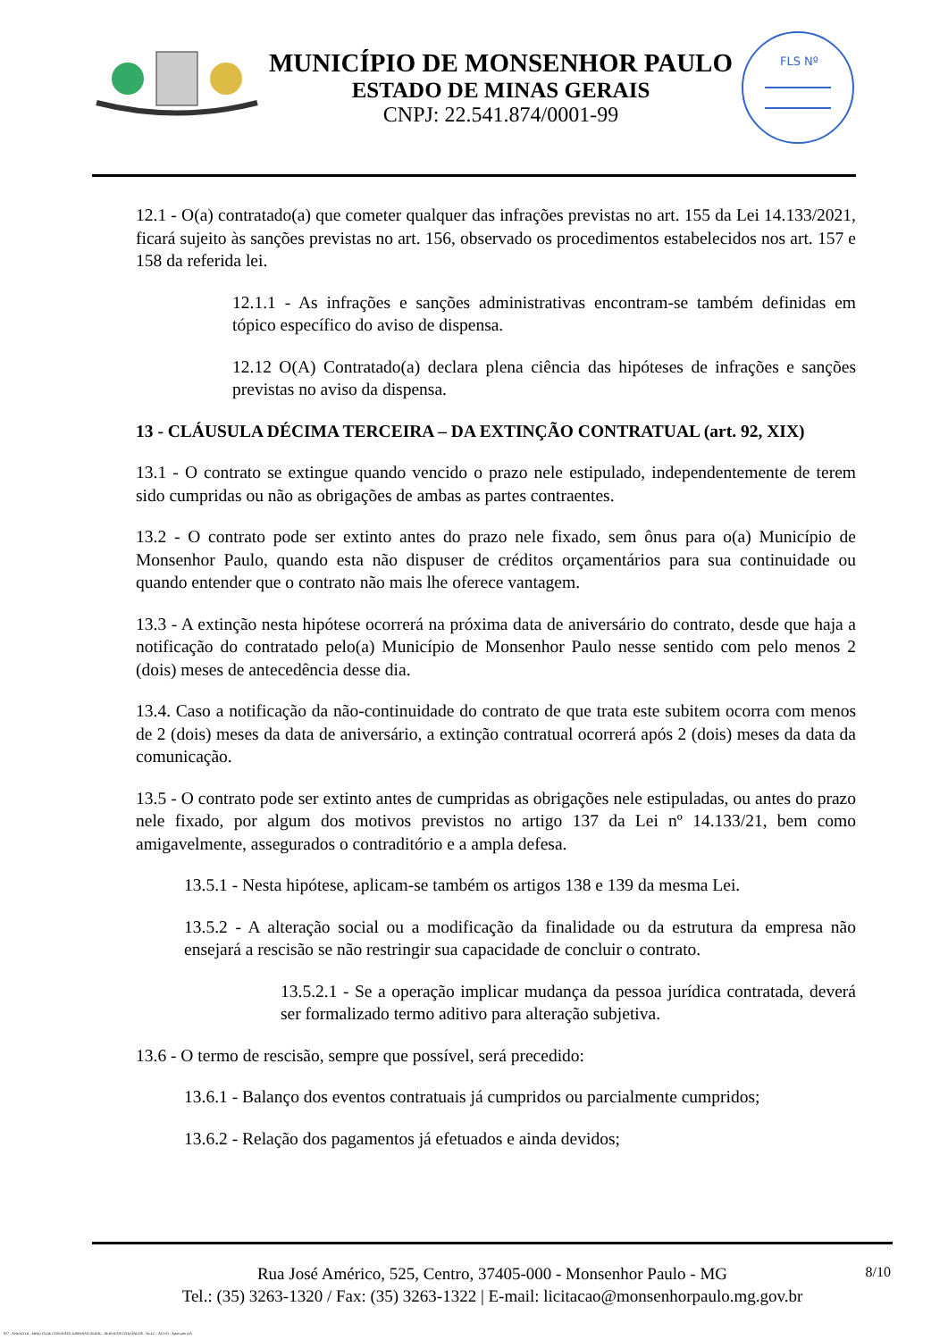MUNICÍPIO DE MONSENHOR PAULO
ESTADO DE MINAS GERAIS
CNPJ: 22.541.874/0001-99
FLS Nº
12.1 - O(a) contratado(a) que cometer qualquer das infrações previstas no art. 155 da Lei 14.133/2021, ficará sujeito às sanções previstas no art. 156, observado os procedimentos estabelecidos nos art. 157 e 158 da referida lei.
12.1.1 - As infrações e sanções administrativas encontram-se também definidas em tópico específico do aviso de dispensa.
12.12 O(A) Contratado(a) declara plena ciência das hipóteses de infrações e sanções previstas no aviso da dispensa.
13 - CLÁUSULA DÉCIMA TERCEIRA – DA EXTINÇÃO CONTRATUAL (art. 92, XIX)
13.1 - O contrato se extingue quando vencido o prazo nele estipulado, independentemente de terem sido cumpridas ou não as obrigações de ambas as partes contraentes.
13.2 - O contrato pode ser extinto antes do prazo nele fixado, sem ônus para o(a) Município de Monsenhor Paulo, quando esta não dispuser de créditos orçamentários para sua continuidade ou quando entender que o contrato não mais lhe oferece vantagem.
13.3 - A extinção nesta hipótese ocorrerá na próxima data de aniversário do contrato, desde que haja a notificação do contratado pelo(a) Município de Monsenhor Paulo nesse sentido com pelo menos 2 (dois) meses de antecedência desse dia.
13.4. Caso a notificação da não-continuidade do contrato de que trata este subitem ocorra com menos de 2 (dois) meses da data de aniversário, a extinção contratual ocorrerá após 2 (dois) meses da data da comunicação.
13.5 - O contrato pode ser extinto antes de cumpridas as obrigações nele estipuladas, ou antes do prazo nele fixado, por algum dos motivos previstos no artigo 137 da Lei nº 14.133/21, bem como amigavelmente, assegurados o contraditório e a ampla defesa.
13.5.1 - Nesta hipótese, aplicam-se também os artigos 138 e 139 da mesma Lei.
13.5.2 - A alteração social ou a modificação da finalidade ou da estrutura da empresa não ensejará a rescisão se não restringir sua capacidade de concluir o contrato.
13.5.2.1 - Se a operação implicar mudança da pessoa jurídica contratada, deverá ser formalizado termo aditivo para alteração subjetiva.
13.6 - O termo de rescisão, sempre que possível, será precedido:
13.6.1 - Balanço dos eventos contratuais já cumpridos ou parcialmente cumpridos;
13.6.2 - Relação dos pagamentos já efetuados e ainda devidos;
8/10 Rua José Américo, 525, Centro, 37405-000 - Monsenhor Paulo - MG
Tel.: (35) 3263-1320 / Fax: (35) 3263-1322 | E-mail: licitacao@monsenhorpaulo.mg.gov.br
827 - ANEXO III - MINUTA DE CONTRATO DISPENSA GERAL - SERVIÇOS CONTÍNUOS - NLLC - ATIVO - Aprovado DA